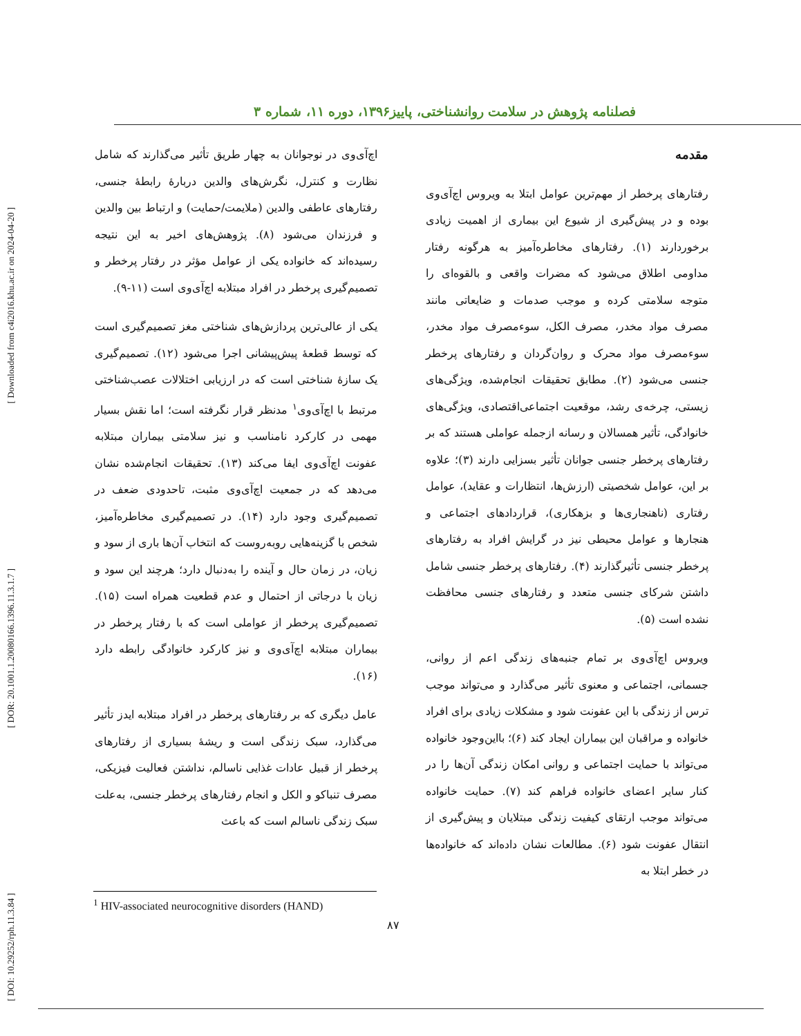[ Downloaded from c4i2016.khu.ac.ir on 2024-04-20 ]
[ DOR: 20.1001.1.20080166.1396.11.3.1.7 ]
[ DOI: 10.29252/rph.11.3.84 ]
فصلنامه پژوهش در سلامت روانشناختی، پاییز۱۳۹۶، دوره ۱۱، شماره ۳
مقدمه
رفتارهای پرخطر از مهم‌ترین عوامل ابتلا به ویروس اچ‌آی‌وی بوده و در پیش‌گیری از شیوع این بیماری از اهمیت زیادی برخوردارند (۱). رفتارهای مخاطره‌آمیز به هرگونه رفتار مداومی اطلاق می‌شود که مضرات واقعی و بالقوه‌ای را متوجه سلامتی کرده و موجب صدمات و ضایعاتی مانند مصرف مواد مخدر، مصرف الکل، سوءمصرف مواد مخدر، سوءمصرف مواد محرک و روان‌گردان و رفتارهای پرخطر جنسی می‌شود (۲). مطابق تحقیقات انجام‌شده، ویژگی‌های زیستی، چرخه‌ی رشد، موقعیت اجتماعی‌اقتصادی، ویژگی‌های خانوادگی، تأثیر همسالان و رسانه ازجمله عواملی هستند که بر رفتارهای پرخطر جنسی جوانان تأثیر بسزایی دارند (۳)؛ علاوه بر این، عوامل شخصیتی (ارزش‌ها، انتظارات و عقاید)، عوامل رفتاری (ناهنجاری‌ها و بزهکاری)، قراردادهای اجتماعی و هنجارها و عوامل محیطی نیز در گرایش افراد به رفتارهای پرخطر جنسی تأثیرگذارند (۴). رفتارهای پرخطر جنسی شامل داشتن شرکای جنسی متعدد و رفتارهای جنسی محافظت نشده است (۵).
ویروس اچ‌آی‌وی بر تمام جنبه‌های زندگی اعم از روانی، جسمانی، اجتماعی و معنوی تأثیر می‌گذارد و می‌تواند موجب ترس از زندگی با این عفونت شود و مشکلات زیادی برای افراد خانواده و مراقبان این بیماران ایجاد کند (۶)؛ بااین‌وجود خانواده می‌تواند با حمایت اجتماعی و روانی امکان زندگی آن‌ها را در کنار سایر اعضای خانواده فراهم کند (۷). حمایت خانواده می‌تواند موجب ارتقای کیفیت زندگی مبتلایان و پیش‌گیری از انتقال عفونت شود (۶). مطالعات نشان داده‌اند که خانواده‌ها در خطر ابتلا به
اچ‌آی‌وی در نوجوانان به چهار طریق تأثیر می‌گذارند که شامل نظارت و کنترل، نگرش‌های والدین دربارهٔ رابطهٔ جنسی، رفتارهای عاطفی والدین (ملایمت/حمایت) و ارتباط بین والدین و فرزندان می‌شود (۸). پژوهش‌های اخیر به این نتیجه رسیده‌اند که خانواده یکی از عوامل مؤثر در رفتار پرخطر و تصمیم‌گیری پرخطر در افراد مبتلابه اچ‌آی‌وی است (۱۱-۹).
یکی از عالی‌ترین پردازش‌های شناختی مغز تصمیم‌گیری است که توسط قطعهٔ پیش‌پیشانی اجرا می‌شود (۱۲). تصمیم‌گیری یک سازهٔ شناختی است که در ارزیابی اختلالات عصب‌شناختی مرتبط با اچ‌آی‌وی<sup>۱</sup> مدنظر قرار نگرفته است؛ اما نقش بسیار مهمی در کارکرد نامناسب و نیز سلامتی بیماران مبتلابه عفونت اچ‌آی‌وی ایفا می‌کند (۱۳). تحقیقات انجام‌شده نشان می‌دهد که در جمعیت اچ‌آی‌وی مثبت، تاحدودی ضعف در تصمیم‌گیری وجود دارد (۱۴). در تصمیم‌گیری مخاطره‌آمیز، شخص با گزینه‌هایی روبه‌روست که انتخاب آن‌ها باری از سود و زیان، در زمان حال و آینده را به‌دنبال دارد؛ هرچند این سود و زیان با درجاتی از احتمال و عدم قطعیت همراه است (۱۵). تصمیم‌گیری پرخطر از عواملی است که با رفتار پرخطر در بیماران مبتلابه اچ‌آی‌وی و نیز کارکرد خانوادگی رابطه دارد (۱۶).
عامل دیگری که بر رفتارهای پرخطر در افراد مبتلابه ایدز تأثیر می‌گذارد، سبک زندگی است و ریشهٔ بسیاری از رفتارهای پرخطر از قبیل عادات غذایی ناسالم، نداشتن فعالیت فیزیکی، مصرف تنباکو و الکل و انجام رفتارهای پرخطر جنسی، به‌علت سبک زندگی ناسالم است که باعث
<sup>1</sup> HIV-associated neurocognitive disorders (HAND)
۸۷